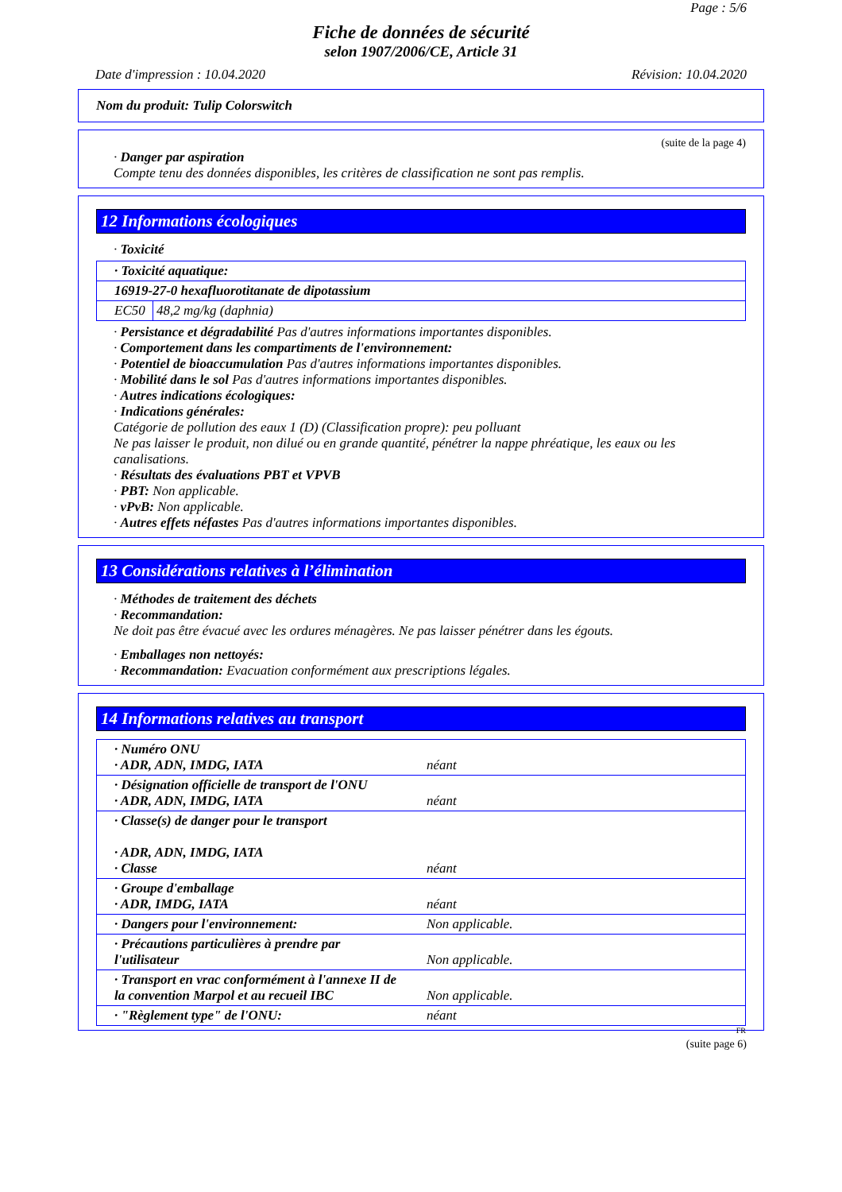Page : 5/6
Fiche de données de sécurité
selon 1907/2006/CE, Article 31
Date d'impression : 10.04.2020 Révision: 10.04.2020
Nom du produit: Tulip Colorswitch
(suite de la page 4)
· Danger par aspiration
Compte tenu des données disponibles, les critères de classification ne sont pas remplis.
12 Informations écologiques
· Toxicité
| · Toxicité aquatique: | |
| 16919-27-0 hexafluorotitanate de dipotassium | |
| EC50 | 48,2 mg/kg (daphnia) |
· Persistance et dégradabilité Pas d'autres informations importantes disponibles.
· Comportement dans les compartiments de l'environnement:
· Potentiel de bioaccumulation Pas d'autres informations importantes disponibles.
· Mobilité dans le sol Pas d'autres informations importantes disponibles.
· Autres indications écologiques:
· Indications générales:
Catégorie de pollution des eaux 1 (D) (Classification propre): peu polluant
Ne pas laisser le produit, non dilué ou en grande quantité, pénétrer la nappe phréatique, les eaux ou les canalisations.
· Résultats des évaluations PBT et VPVB
· PBT: Non applicable.
· vPvB: Non applicable.
· Autres effets néfastes Pas d'autres informations importantes disponibles.
13 Considérations relatives à l’élimination
· Méthodes de traitement des déchets
· Recommandation:
Ne doit pas être évacué avec les ordures ménagères. Ne pas laisser pénétrer dans les égouts.
· Emballages non nettoyés:
· Recommandation: Evacuation conformément aux prescriptions légales.
14 Informations relatives au transport
| · Numéro ONU · ADR, ADN, IMDG, IATA | néant |
| · Désignation officielle de transport de l'ONU · ADR, ADN, IMDG, IATA | néant |
| · Classe(s) de danger pour le transport · ADR, ADN, IMDG, IATA · Classe | néant |
| · Groupe d'emballage · ADR, IMDG, IATA | néant |
| · Dangers pour l'environnement: | Non applicable. |
| · Précautions particulières à prendre par l'utilisateur | Non applicable. |
| · Transport en vrac conformément à l'annexe II de la convention Marpol et au recueil IBC | Non applicable. |
| · "Règlement type" de l'ONU: | néant |
FR
(suite page 6)